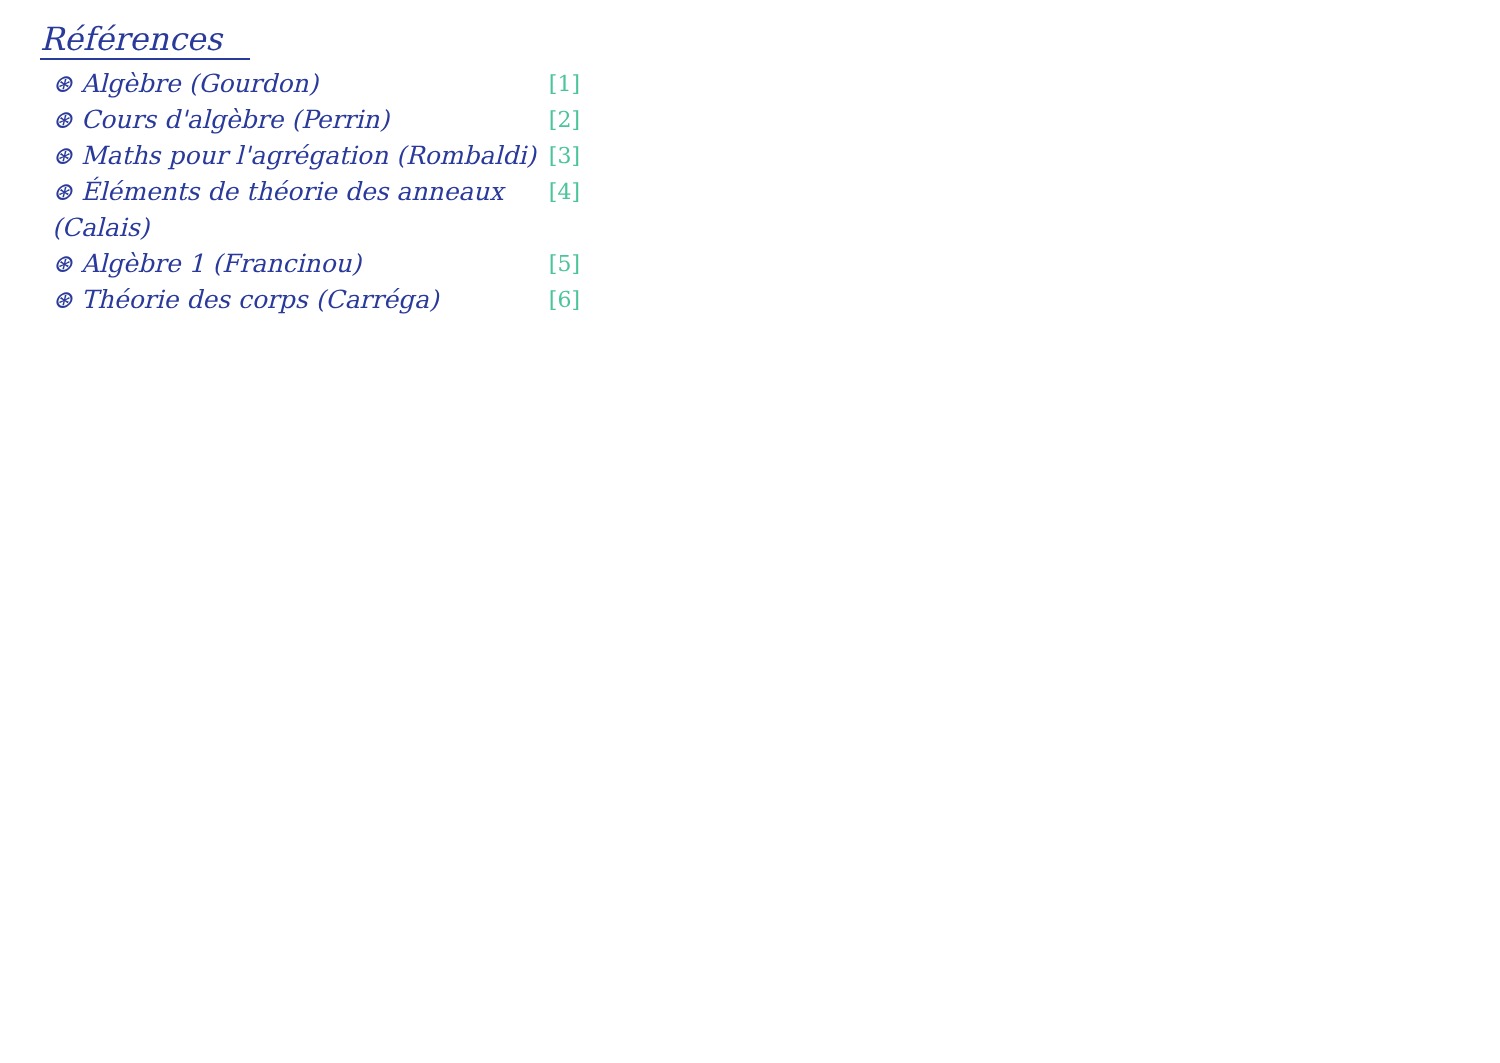Références
⊛ Algèbre (Gourdon) [1]
⊛ Cours d'algèbre (Perrin) [2]
⊛ Maths pour l'agrégation (Rombaldi) [3]
⊛ Éléments de théorie des anneaux (Calais) [4]
⊛ Algèbre 1 (Francinou) [5]
⊛ Théorie des corps (Carréga) [6]